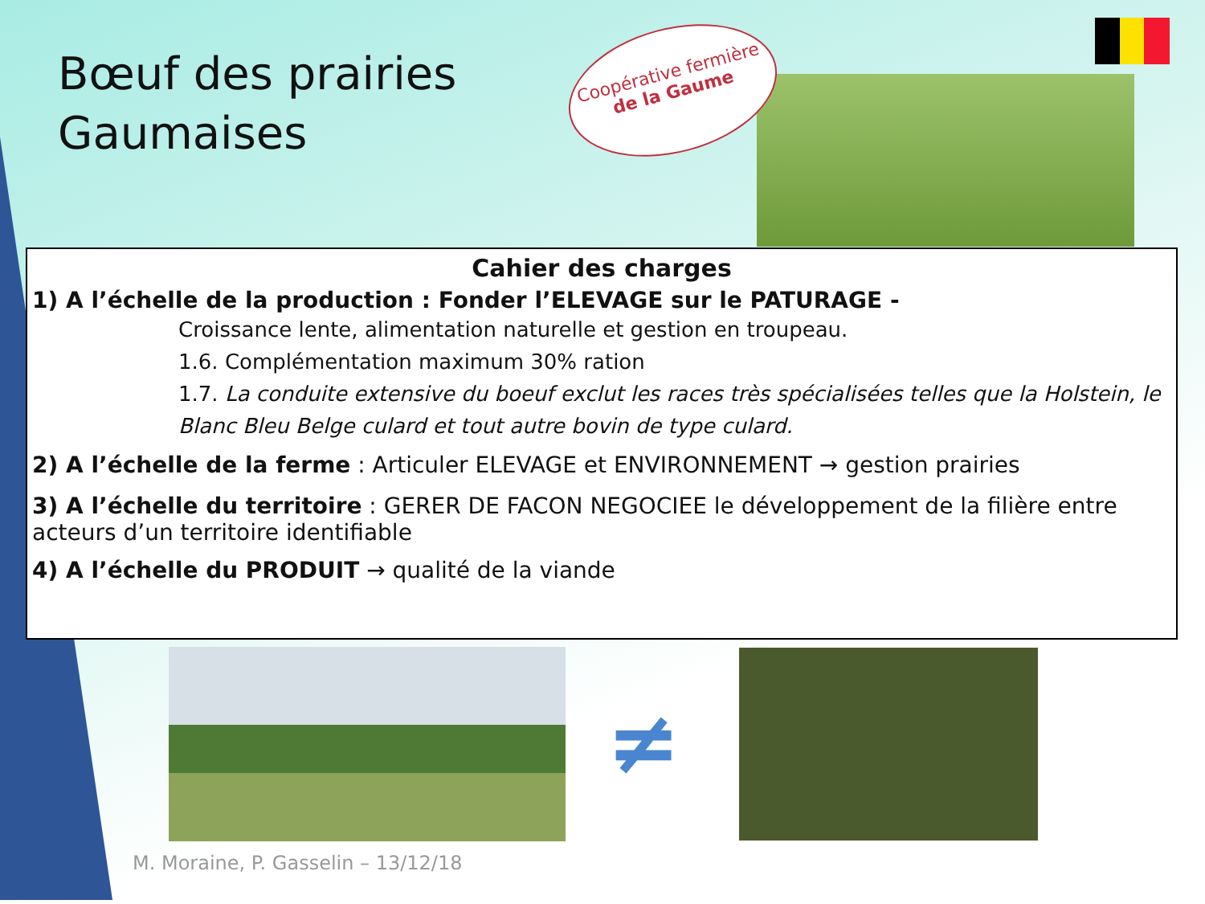Bœuf des prairies
Gaumaises
Coopérative fermière
de la Gaume
Cahier des charges
1) A l’échelle de la production : Fonder l’ELEVAGE sur le PATURAGE -
Croissance lente, alimentation naturelle et gestion en troupeau.
1.6. Complémentation maximum 30% ration
1.7. La conduite extensive du boeuf exclut les races très spécialisées telles que la Holstein, le Blanc Bleu Belge culard et tout autre bovin de type culard.
2) A l’échelle de la ferme : Articuler ELEVAGE et ENVIRONNEMENT → gestion prairies
3) A l’échelle du territoire : GERER DE FACON NEGOCIEE le développement de la filière entre acteurs d’un territoire identifiable
4) A l’échelle du PRODUIT → qualité de la viande
≠
M. Moraine, P. Gasselin – 13/12/18